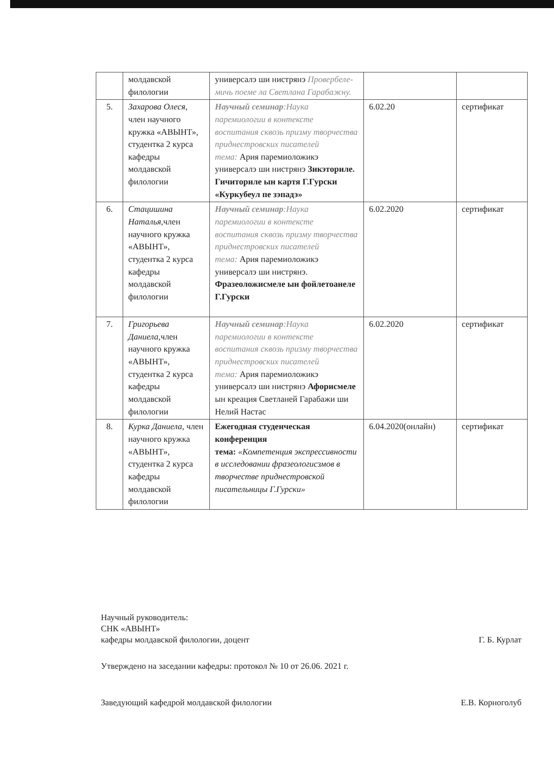| | молдавской филологии | универсалэ ши нистрянэ Провербеле-мичь поеме ла Светлана Гарабажну. | | |
| 5. | Захарова Олеся, член научного кружка «АВЫНТ», студентка 2 курса кафедры молдавской филологии | Научный семинар :Наука паремиологии в контексте воспитания сквозь призму творчества приднестровских писателей тема: Ария паремиоложикэ универсалэ ши нистрянэ Зикэториле. Гичиториле ын картя Г.Гурски «Куркубеул пе зэпадэ» | 6.02.20 | сертификат |
| 6. | Стацишина Наталья, член научного кружка «АВЫНТ», студентка 2 курса кафедры молдавской филологии | Научный семинар :Наука паремиологии в контексте воспитания сквозь призму творчества приднестровских писателей тема: Ария паремиоложикэ универсалэ ши нистрянэ. Фразеоложисмеле ын фойлетоанеле Г.Гурски | 6.02.2020 | сертификат |
| 7. | Григорьева Даниела, член научного кружка «АВЫНТ», студентка 2 курса кафедры молдавской филологии | Научный семинар :Наука паремиологии в контексте воспитания сквозь призму творчества приднестровских писателей тема: Ария паремиоложикэ универсалэ ши нистрянэ Афорисмеле ын креация Светланей Гарабажи ши Нелий Настас | 6.02.2020 | сертификат |
| 8. | Курка Даниела, член научного кружка «АВЫНТ», студентка 2 курса кафедры молдавской филологии | Ежегодная студенческая конференция тема: «Компетенция экспрессивности в исследовании фразеологисзмов в творчестве приднестровской писательницы Г.Гурски» | 6.04.2020(онлайн) | сертификат |
Научный руководитель:
СНК «АВЫНТ»
кафедры молдавской филологии, доцент Г. Б. Курлат
Утверждено на заседании кафедры: протокол № 10 от 26.06. 2021 г.
Заведующий кафедрой молдавской филологии Е.В. Корноголуб